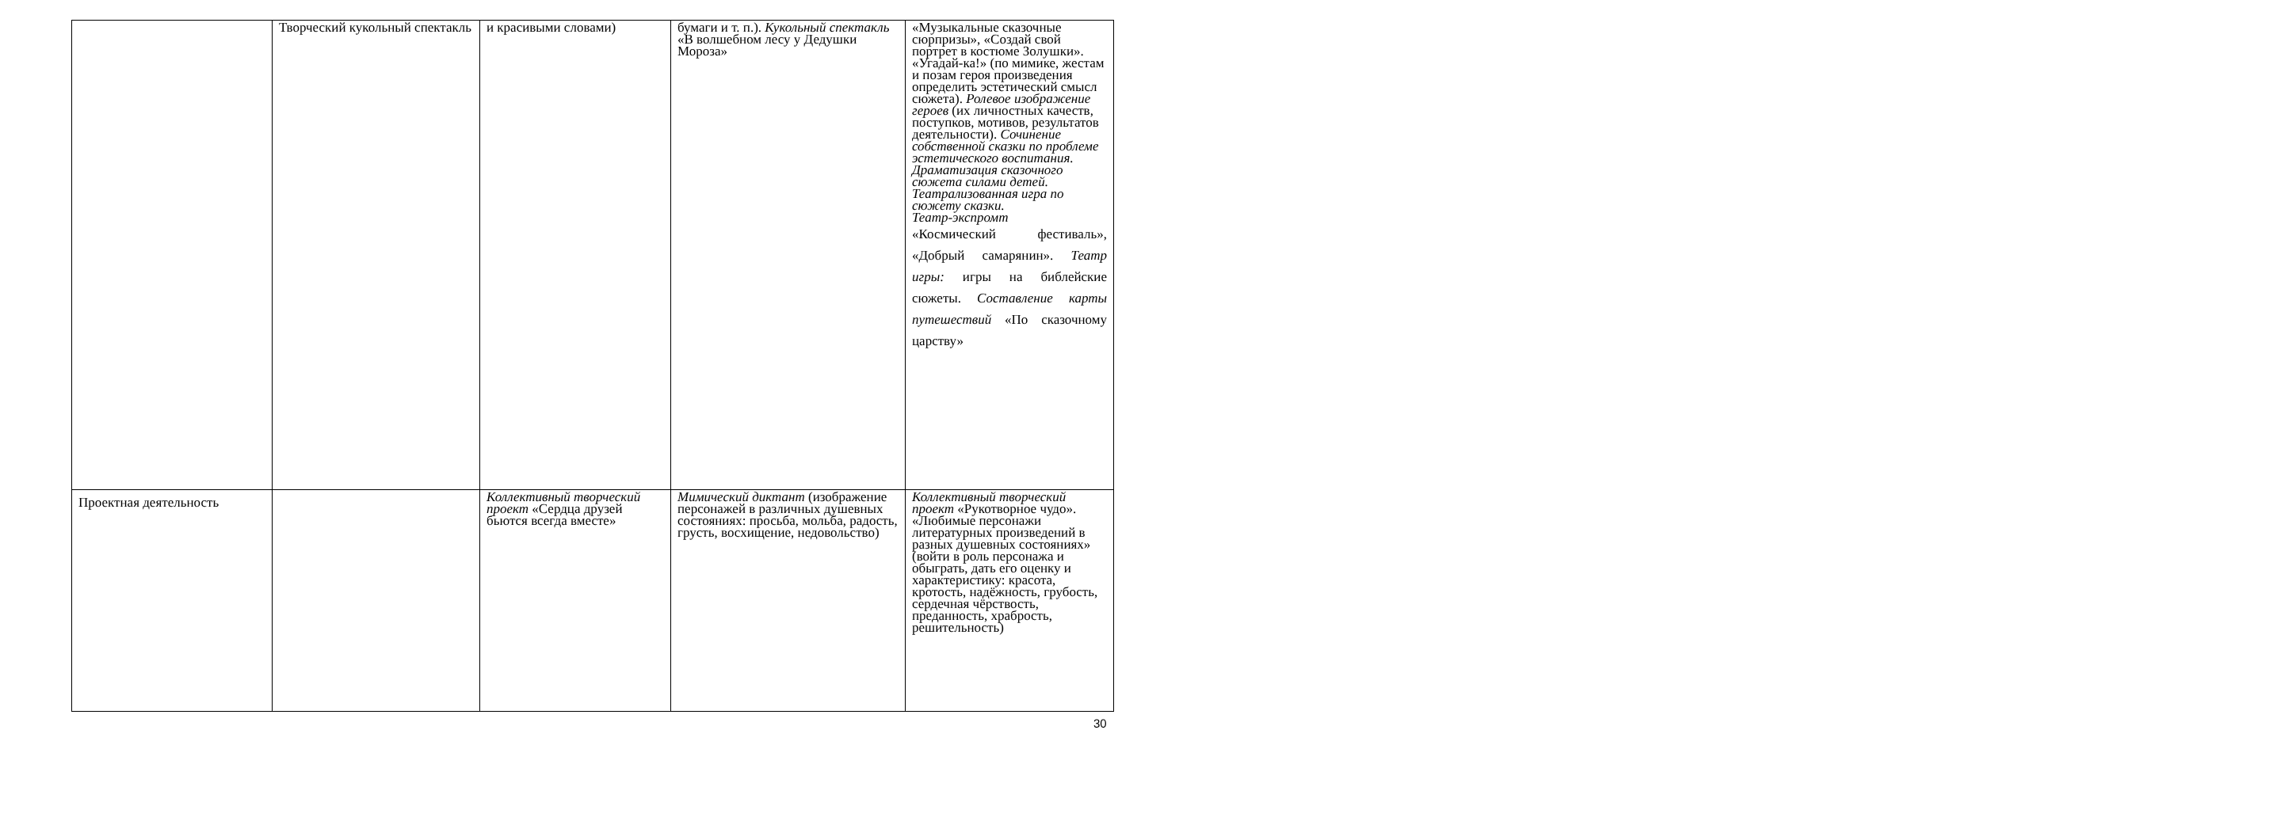| | Творческий кукольный спектакль | и красивыми словами) | бумаги и т. п.). Кукольный спектакль «В волшебном лесу у Дедушки Мороза» | «Музыкальные сказочные сюрпризы», «Создай свой портрет в костюме Золушки». «Угадай-ка!» (по мимике, жестам и позам героя произведения определить эстетический смысл сюжета). Ролевое изображение героев (их личностных качеств, поступков, мотивов, результатов деятельности). Сочинение собственной сказки по проблеме эстетического воспитания. Драматизация сказочного сюжета силами детей. Театрализованная игра по сюжету сказки. Театр-экспромт «Космический фестиваль», «Добрый самарянин». Театр игры: игры на библейские сюжеты. Составление карты путешествий «По сказочному царству» |
| Проектная деятельность | | Коллективный творческий проект «Сердца друзей бьются всегда вместе» | Мимический диктант (изображение персонажей в различных душевных состояниях: просьба, мольба, радость, грусть, восхищение, недовольство) | Коллективный творческий проект «Рукотворное чудо». «Любимые персонажи литературных произведений в разных душевных состояниях» (войти в роль персонажа и обыграть, дать его оценку и характеристику: красота, кротость, надёжность, грубость, сердечная чёрствость, преданность, храбрость, решительность) |
30